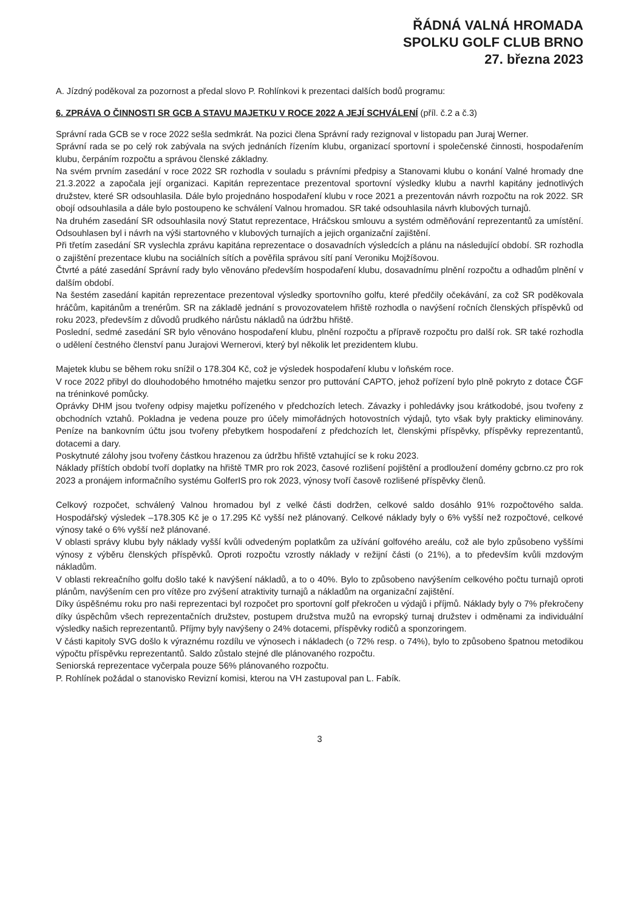ŘÁDNÁ VALNÁ HROMADA
SPOLKU GOLF CLUB BRNO
27. března 2023
A. Jízdný poděkoval za pozornost a předal slovo P. Rohlínkovi k prezentaci dalších bodů programu:
6. ZPRÁVA O ČINNOSTI SR GCB A STAVU MAJETKU V ROCE 2022 A JEJÍ SCHVÁLENÍ (příl. č.2 a č.3)
Správní rada GCB se v roce 2022 sešla sedmkrát. Na pozici člena Správní rady rezignoval v listopadu pan Juraj Werner.
Správní rada se po celý rok zabývala na svých jednáních řízením klubu, organizací sportovní i společenské činnosti, hospodařením klubu, čerpáním rozpočtu a správou členské základny.
Na svém prvním zasedání v roce 2022 SR rozhodla v souladu s právními předpisy a Stanovami klubu o konání Valné hromady dne 21.3.2022 a započala její organizaci. Kapitán reprezentace prezentoval sportovní výsledky klubu a navrhl kapitány jednotlivých družstev, které SR odsouhlasila. Dále bylo projednáno hospodaření klubu v roce 2021 a prezentován návrh rozpočtu na rok 2022. SR obojí odsouhlasila a dále bylo postoupeno ke schválení Valnou hromadou. SR také odsouhlasila návrh klubových turnajů.
Na druhém zasedání SR odsouhlasila nový Statut reprezentace, Hráčskou smlouvu a systém odměňování reprezentantů za umístění. Odsouhlasen byl i návrh na výši startovného v klubových turnajích a jejich organizační zajištění.
Při třetím zasedání SR vyslechla zprávu kapitána reprezentace o dosavadních výsledcích a plánu na následující období. SR rozhodla o zajištění prezentace klubu na sociálních sítích a pověřila správou sítí paní Veroniku Mojžíšovou.
Čtvrté a páté zasedání Správní rady bylo věnováno především hospodaření klubu, dosavadnímu plnění rozpočtu a odhadům plnění v dalším období.
Na šestém zasedání kapitán reprezentace prezentoval výsledky sportovního golfu, které předčily očekávání, za což SR poděkovala hráčům, kapitánům a trenérům. SR na základě jednání s provozovatelem hřiště rozhodla o navýšení ročních členských příspěvků od roku 2023, především z důvodů prudkého nárůstu nákladů na údržbu hřiště.
Poslední, sedmé zasedání SR bylo věnováno hospodaření klubu, plnění rozpočtu a přípravě rozpočtu pro další rok. SR také rozhodla o udělení čestného členství panu Jurajovi Wernerovi, který byl několik let prezidentem klubu.
Majetek klubu se během roku snížil o 178.304 Kč, což je výsledek hospodaření klubu v loňském roce.
V roce 2022 přibyl do dlouhodobého hmotného majetku senzor pro puttování CAPTO, jehož pořízení bylo plně pokryto z dotace ČGF na tréninkové pomůcky.
Oprávky DHM jsou tvořeny odpisy majetku pořízeného v předchozích letech. Závazky i pohledávky jsou krátkodobé, jsou tvořeny z obchodních vztahů. Pokladna je vedena pouze pro účely mimořádných hotovostních výdajů, tyto však byly prakticky eliminovány. Peníze na bankovním účtu jsou tvořeny přebytkem hospodaření z předchozích let, členskými příspěvky, příspěvky reprezentantů, dotacemi a dary.
Poskytnuté zálohy jsou tvořeny částkou hrazenou za údržbu hřiště vztahující se k roku 2023.
Náklady příštích období tvoří doplatky na hřiště TMR pro rok 2023, časové rozlišení pojištění a prodloužení domény gcbrno.cz pro rok 2023 a pronájem informačního systému GolferIS pro rok 2023, výnosy tvoří časově rozlišené příspěvky členů.
Celkový rozpočet, schválený Valnou hromadou byl z velké části dodržen, celkové saldo dosáhlo 91% rozpočtového salda. Hospodářský výsledek –178.305 Kč je o 17.295 Kč vyšší než plánovaný. Celkové náklady byly o 6% vyšší než rozpočtové, celkové výnosy také o 6% vyšší než plánované.
V oblasti správy klubu byly náklady vyšší kvůli odvedeným poplatkům za užívání golfového areálu, což ale bylo způsobeno vyššími výnosy z výběru členských příspěvků. Oproti rozpočtu vzrostly náklady v režijní části (o 21%), a to především kvůli mzdovým nákladům.
V oblasti rekreačního golfu došlo také k navýšení nákladů, a to o 40%. Bylo to způsobeno navýšením celkového počtu turnajů oproti plánům, navýšením cen pro vítěze pro zvýšení atraktivity turnajů a nákladům na organizační zajištění.
Díky úspěšnému roku pro naši reprezentaci byl rozpočet pro sportovní golf překročen u výdajů i příjmů. Náklady byly o 7% překročeny díky úspěchům všech reprezentačních družstev, postupem družstva mužů na evropský turnaj družstev i odměnami za individuální výsledky našich reprezentantů. Příjmy byly navýšeny o 24% dotacemi, příspěvky rodičů a sponzoringem.
V části kapitoly SVG došlo k výraznému rozdílu ve výnosech i nákladech (o 72% resp. o 74%), bylo to způsobeno špatnou metodikou výpočtu příspěvku reprezentantů. Saldo zůstalo stejné dle plánovaného rozpočtu.
Seniorská reprezentace vyčerpala pouze 56% plánovaného rozpočtu.
P. Rohlínek požádal o stanovisko Revizní komisi, kterou na VH zastupoval pan L. Fabík.
3